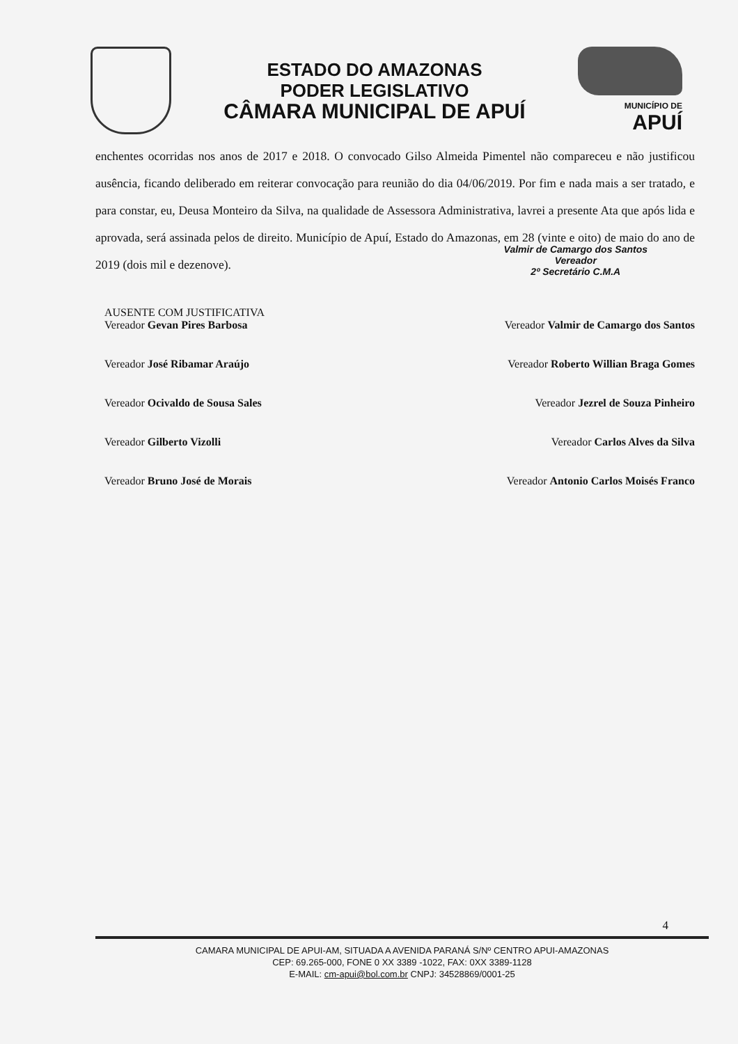ESTADO DO AMAZONAS
PODER LEGISLATIVO
CÂMARA MUNICIPAL DE APUÍ
MUNICÍPIO DE
APUÍ
enchentes ocorridas nos anos de 2017 e 2018. O convocado Gilso Almeida Pimentel não compareceu e não justificou ausência, ficando deliberado em reiterar convocação para reunião do dia 04/06/2019. Por fim e nada mais a ser tratado, e para constar, eu, Deusa Monteiro da Silva, na qualidade de Assessora Administrativa, lavrei a presente Ata que após lida e aprovada, será assinada pelos de direito. Município de Apuí, Estado do Amazonas, em 28 (vinte e oito) de maio do ano de 2019 (dois mil e dezenove).
Valmir de Camargo dos Santos
Vereador
2º Secretário C.M.A
AUSENTE COM JUSTIFICATIVA
Vereador Gevan Pires Barbosa
Vereador Valmir de Camargo dos Santos
Vereador José Ribamar Araújo
Vereador Roberto Willian Braga Gomes
Vereador Ocivaldo de Sousa Sales
Vereador Jezrel de Souza Pinheiro
Vereador Gilberto Vizolli
Vereador Carlos Alves da Silva
Vereador Bruno José de Morais
Vereador Antonio Carlos Moisés Franco
4
CAMARA MUNICIPAL DE APUI-AM, SITUADA A AVENIDA PARANÁ S/Nº CENTRO APUI-AMAZONAS
CEP: 69.265-000, FONE 0 XX 3389 -1022, FAX: 0XX 3389-1128
E-MAIL: cm-apui@bol.com.br CNPJ: 34528869/0001-25